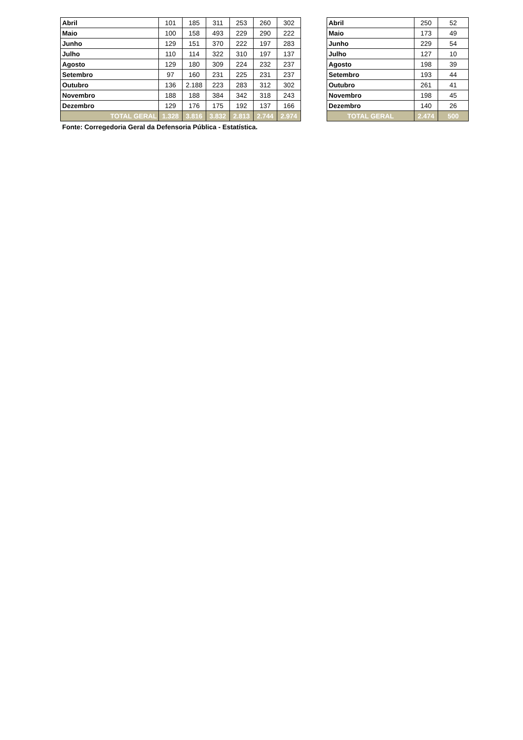| Abril | 101 | 185 | 311 | 253 | 260 | 302 |
| Maio | 100 | 158 | 493 | 229 | 290 | 222 |
| Junho | 129 | 151 | 370 | 222 | 197 | 283 |
| Julho | 110 | 114 | 322 | 310 | 197 | 137 |
| Agosto | 129 | 180 | 309 | 224 | 232 | 237 |
| Setembro | 97 | 160 | 231 | 225 | 231 | 237 |
| Outubro | 136 | 2.188 | 223 | 283 | 312 | 302 |
| Novembro | 188 | 188 | 384 | 342 | 318 | 243 |
| Dezembro | 129 | 176 | 175 | 192 | 137 | 166 |
| TOTAL GERAL | 1.328 | 3.816 | 3.832 | 2.813 | 2.744 | 2.974 |
| Abril | 250 | 52 |
| Maio | 173 | 49 |
| Junho | 229 | 54 |
| Julho | 127 | 10 |
| Agosto | 198 | 39 |
| Setembro | 193 | 44 |
| Outubro | 261 | 41 |
| Novembro | 198 | 45 |
| Dezembro | 140 | 26 |
| TOTAL GERAL | 2.474 | 500 |
Fonte: Corregedoria Geral da Defensoria Pública - Estatística.